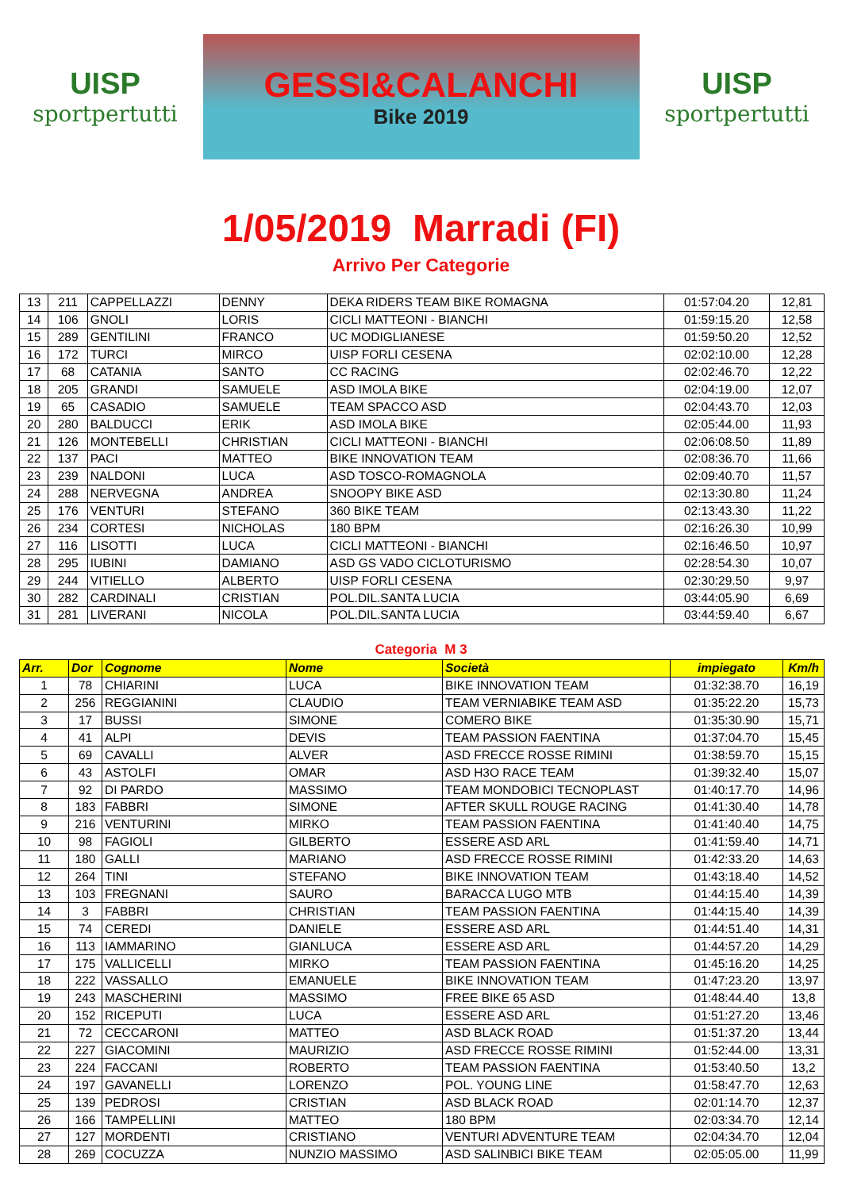UISP
sportpertutti
GESSI&CALANCHI
Bike 2019
UISP
sportpertutti
1/05/2019 Marradi (FI)
Arrivo Per Categorie
| 13 | 211 | CAPPELLAZZI | DENNY | DEKA RIDERS TEAM BIKE ROMAGNA | 01:57:04.20 | 12,81 |
| 14 | 106 | GNOLI | LORIS | CICLI MATTEONI - BIANCHI | 01:59:15.20 | 12,58 |
| 15 | 289 | GENTILINI | FRANCO | UC MODIGLIANESE | 01:59:50.20 | 12,52 |
| 16 | 172 | TURCI | MIRCO | UISP FORLI CESENA | 02:02:10.00 | 12,28 |
| 17 | 68 | CATANIA | SANTO | CC RACING | 02:02:46.70 | 12,22 |
| 18 | 205 | GRANDI | SAMUELE | ASD IMOLA BIKE | 02:04:19.00 | 12,07 |
| 19 | 65 | CASADIO | SAMUELE | TEAM SPACCO ASD | 02:04:43.70 | 12,03 |
| 20 | 280 | BALDUCCI | ERIK | ASD IMOLA BIKE | 02:05:44.00 | 11,93 |
| 21 | 126 | MONTEBELLI | CHRISTIAN | CICLI MATTEONI - BIANCHI | 02:06:08.50 | 11,89 |
| 22 | 137 | PACI | MATTEO | BIKE INNOVATION TEAM | 02:08:36.70 | 11,66 |
| 23 | 239 | NALDONI | LUCA | ASD TOSCO-ROMAGNOLA | 02:09:40.70 | 11,57 |
| 24 | 288 | NERVEGNA | ANDREA | SNOOPY BIKE ASD | 02:13:30.80 | 11,24 |
| 25 | 176 | VENTURI | STEFANO | 360 BIKE TEAM | 02:13:43.30 | 11,22 |
| 26 | 234 | CORTESI | NICHOLAS | 180 BPM | 02:16:26.30 | 10,99 |
| 27 | 116 | LISOTTI | LUCA | CICLI MATTEONI - BIANCHI | 02:16:46.50 | 10,97 |
| 28 | 295 | IUBINI | DAMIANO | ASD GS VADO CICLOTURISMO | 02:28:54.30 | 10,07 |
| 29 | 244 | VITIELLO | ALBERTO | UISP FORLI CESENA | 02:30:29.50 | 9,97 |
| 30 | 282 | CARDINALI | CRISTIAN | POL.DIL.SANTA LUCIA | 03:44:05.90 | 6,69 |
| 31 | 281 | LIVERANI | NICOLA | POL.DIL.SANTA LUCIA | 03:44:59.40 | 6,67 |
Categoria M 3
| Arr. | Dor | Cognome | Nome | Società | impiegato | Km/h |
| --- | --- | --- | --- | --- | --- | --- |
| 1 | 78 | CHIARINI | LUCA | BIKE INNOVATION TEAM | 01:32:38.70 | 16,19 |
| 2 | 256 | REGGIANINI | CLAUDIO | TEAM VERNIABIKE TEAM ASD | 01:35:22.20 | 15,73 |
| 3 | 17 | BUSSI | SIMONE | COMERO BIKE | 01:35:30.90 | 15,71 |
| 4 | 41 | ALPI | DEVIS | TEAM PASSION FAENTINA | 01:37:04.70 | 15,45 |
| 5 | 69 | CAVALLI | ALVER | ASD FRECCE ROSSE RIMINI | 01:38:59.70 | 15,15 |
| 6 | 43 | ASTOLFI | OMAR | ASD H3O RACE TEAM | 01:39:32.40 | 15,07 |
| 7 | 92 | DI PARDO | MASSIMO | TEAM MONDOBICI TECNOPLAST | 01:40:17.70 | 14,96 |
| 8 | 183 | FABBRI | SIMONE | AFTER SKULL ROUGE RACING | 01:41:30.40 | 14,78 |
| 9 | 216 | VENTURINI | MIRKO | TEAM PASSION FAENTINA | 01:41:40.40 | 14,75 |
| 10 | 98 | FAGIOLI | GILBERTO | ESSERE ASD ARL | 01:41:59.40 | 14,71 |
| 11 | 180 | GALLI | MARIANO | ASD FRECCE ROSSE RIMINI | 01:42:33.20 | 14,63 |
| 12 | 264 | TINI | STEFANO | BIKE INNOVATION TEAM | 01:43:18.40 | 14,52 |
| 13 | 103 | FREGNANI | SAURO | BARACCA LUGO MTB | 01:44:15.40 | 14,39 |
| 14 | 3 | FABBRI | CHRISTIAN | TEAM PASSION FAENTINA | 01:44:15.40 | 14,39 |
| 15 | 74 | CEREDI | DANIELE | ESSERE ASD ARL | 01:44:51.40 | 14,31 |
| 16 | 113 | IAMMARINO | GIANLUCA | ESSERE ASD ARL | 01:44:57.20 | 14,29 |
| 17 | 175 | VALLICELLI | MIRKO | TEAM PASSION FAENTINA | 01:45:16.20 | 14,25 |
| 18 | 222 | VASSALLO | EMANUELE | BIKE INNOVATION TEAM | 01:47:23.20 | 13,97 |
| 19 | 243 | MASCHERINI | MASSIMO | FREE BIKE 65 ASD | 01:48:44.40 | 13,8 |
| 20 | 152 | RICEPUTI | LUCA | ESSERE ASD ARL | 01:51:27.20 | 13,46 |
| 21 | 72 | CECCARONI | MATTEO | ASD BLACK ROAD | 01:51:37.20 | 13,44 |
| 22 | 227 | GIACOMINI | MAURIZIO | ASD FRECCE ROSSE RIMINI | 01:52:44.00 | 13,31 |
| 23 | 224 | FACCANI | ROBERTO | TEAM PASSION FAENTINA | 01:53:40.50 | 13,2 |
| 24 | 197 | GAVANELLI | LORENZO | POL. YOUNG LINE | 01:58:47.70 | 12,63 |
| 25 | 139 | PEDROSI | CRISTIAN | ASD BLACK ROAD | 02:01:14.70 | 12,37 |
| 26 | 166 | TAMPELLINI | MATTEO | 180 BPM | 02:03:34.70 | 12,14 |
| 27 | 127 | MORDENTI | CRISTIANO | VENTURI ADVENTURE TEAM | 02:04:34.70 | 12,04 |
| 28 | 269 | COCUZZA | NUNZIO MASSIMO | ASD SALINBICI BIKE TEAM | 02:05:05.00 | 11,99 |